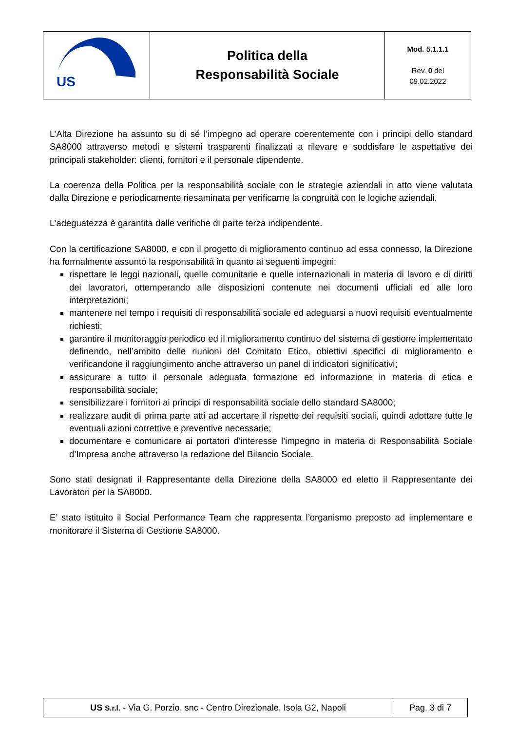| US | Politica della Responsabilità Sociale | Mod. 5.1.1.1 Rev. 0 del 09.02.2022 |
L’Alta Direzione ha assunto su di sé l’impegno ad operare coerentemente con i principi dello standard SA8000 attraverso metodi e sistemi trasparenti finalizzati a rilevare e soddisfare le aspettative dei principali stakeholder: clienti, fornitori e il personale dipendente.
La coerenza della Politica per la responsabilità sociale con le strategie aziendali in atto viene valutata dalla Direzione e periodicamente riesaminata per verificarne la congruità con le logiche aziendali.
L’adeguatezza è garantita dalle verifiche di parte terza indipendente.
Con la certificazione SA8000, e con il progetto di miglioramento continuo ad essa connesso, la Direzione ha formalmente assunto la responsabilità in quanto ai seguenti impegni:
rispettare le leggi nazionali, quelle comunitarie e quelle internazionali in materia di lavoro e di diritti dei lavoratori, ottemperando alle disposizioni contenute nei documenti ufficiali ed alle loro interpretazioni;
mantenere nel tempo i requisiti di responsabilità sociale ed adeguarsi a nuovi requisiti eventualmente richiesti;
garantire il monitoraggio periodico ed il miglioramento continuo del sistema di gestione implementato definendo, nell’ambito delle riunioni del Comitato Etico, obiettivi specifici di miglioramento e verificandone il raggiungimento anche attraverso un panel di indicatori significativi;
assicurare a tutto il personale adeguata formazione ed informazione in materia di etica e responsabilità sociale;
sensibilizzare i fornitori ai principi di responsabilità sociale dello standard SA8000;
realizzare audit di prima parte atti ad accertare il rispetto dei requisiti sociali, quindi adottare tutte le eventuali azioni correttive e preventive necessarie;
documentare e comunicare ai portatori d’interesse l’impegno in materia di Responsabilità Sociale d’Impresa anche attraverso la redazione del Bilancio Sociale.
Sono stati designati il Rappresentante della Direzione della SA8000 ed eletto il Rappresentante dei Lavoratori per la SA8000.
E’ stato istituito il Social Performance Team che rappresenta l’organismo preposto ad implementare e monitorare il Sistema di Gestione SA8000.
| US S.r.l. - Via G. Porzio, snc - Centro Direzionale, Isola G2, Napoli | Pag. 3 di 7 |